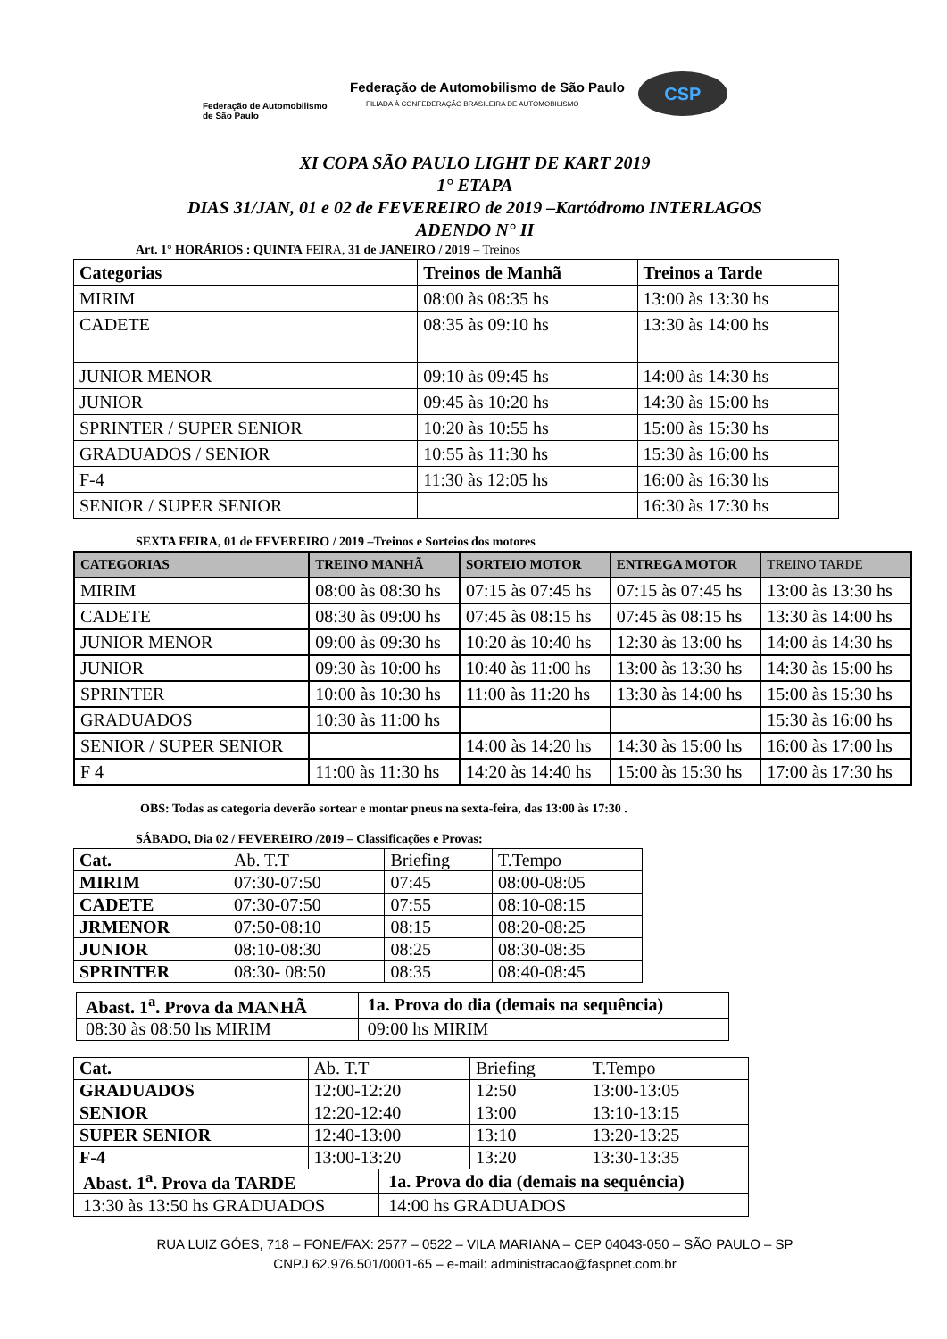Federação de Automobilismo de São Paulo
Federação de Automobilismo de São Paulo
FILIADA À CONFEDERAÇÃO BRASILEIRA DE AUTOMOBILISMO
CSP
XI COPA SÃO PAULO LIGHT DE KART 2019
1° ETAPA
DIAS 31/JAN, 01 e 02 de FEVEREIRO de 2019 –Kartódromo INTERLAGOS
ADENDO N° II
Art. 1° HORÁRIOS : QUINTA FEIRA, 31 de JANEIRO / 2019 – Treinos
| Categorias | Treinos de Manhã | Treinos a Tarde |
| --- | --- | --- |
| MIRIM | 08:00 às 08:35 hs | 13:00 às 13:30 hs |
| CADETE | 08:35 às 09:10 hs | 13:30 às 14:00 hs |
| JUNIOR MENOR | 09:10 às 09:45 hs | 14:00 às 14:30 hs |
| JUNIOR | 09:45 às 10:20 hs | 14:30 às 15:00 hs |
| SPRINTER / SUPER SENIOR | 10:20 às 10:55 hs | 15:00 às 15:30 hs |
| GRADUADOS / SENIOR | 10:55 às 11:30 hs | 15:30 às 16:00 hs |
| F-4 | 11:30 às 12:05 hs | 16:00 às 16:30 hs |
| SENIOR / SUPER SENIOR | | 16:30 às 17:30 hs |
SEXTA FEIRA, 01 de FEVEREIRO / 2019 –Treinos e Sorteios dos motores
| CATEGORIAS | TREINO MANHÃ | SORTEIO MOTOR | ENTREGA MOTOR | TREINO TARDE |
| --- | --- | --- | --- | --- |
| MIRIM | 08:00 às 08:30 hs | 07:15 às 07:45 hs | 07:15 às 07:45 hs | 13:00 às 13:30 hs |
| CADETE | 08:30 às 09:00 hs | 07:45 às 08:15 hs | 07:45 às 08:15 hs | 13:30 às 14:00 hs |
| JUNIOR MENOR | 09:00 às 09:30 hs | 10:20 às 10:40 hs | 12:30 às 13:00 hs | 14:00 às 14:30 hs |
| JUNIOR | 09:30 às 10:00 hs | 10:40 às 11:00 hs | 13:00 às 13:30 hs | 14:30 às 15:00 hs |
| SPRINTER | 10:00 às 10:30 hs | 11:00 às 11:20 hs | 13:30 às 14:00 hs | 15:00 às 15:30 hs |
| GRADUADOS | 10:30 às 11:00 hs | | | 15:30 às 16:00 hs |
| SENIOR / SUPER SENIOR | | 14:00 às 14:20 hs | 14:30 às 15:00 hs | 16:00 às 17:00 hs |
| F 4 | 11:00 às 11:30 hs | 14:20 às 14:40 hs | 15:00 às 15:30 hs | 17:00 às 17:30 hs |
OBS: Todas as categoria deverão sortear e montar pneus na sexta-feira, das 13:00 às 17:30 .
SÁBADO, Dia 02 / FEVEREIRO /2019 – Classificações e Provas:
| Cat. | Ab. T.T | Briefing | T.Tempo |
| --- | --- | --- | --- |
| MIRIM | 07:30-07:50 | 07:45 | 08:00-08:05 |
| CADETE | 07:30-07:50 | 07:55 | 08:10-08:15 |
| JRMENOR | 07:50-08:10 | 08:15 | 08:20-08:25 |
| JUNIOR | 08:10-08:30 | 08:25 | 08:30-08:35 |
| SPRINTER | 08:30- 08:50 | 08:35 | 08:40-08:45 |
| Abast. 1<sup>a</sup>. Prova da MANHÃ | 1a. Prova do dia (demais na sequência) |
| 08:30 às 08:50 hs MIRIM | 09:00 hs MIRIM |
| Cat. | Ab. T.T | Briefing | T.Tempo |
| --- | --- | --- | --- |
| GRADUADOS | 12:00-12:20 | 12:50 | 13:00-13:05 |
| SENIOR | 12:20-12:40 | 13:00 | 13:10-13:15 |
| SUPER SENIOR | 12:40-13:00 | 13:10 | 13:20-13:25 |
| F-4 | 13:00-13:20 | 13:20 | 13:30-13:35 |
| Abast. 1<sup>a</sup>. Prova da TARDE | 1a. Prova do dia (demais na sequência) |
| 13:30 às 13:50 hs GRADUADOS | 14:00 hs GRADUADOS |
RUA LUIZ GÓES, 718 – FONE/FAX: 2577 – 0522 – VILA MARIANA – CEP 04043-050 – SÃO PAULO – SP
CNPJ 62.976.501/0001-65 – e-mail: administracao@faspnet.com.br